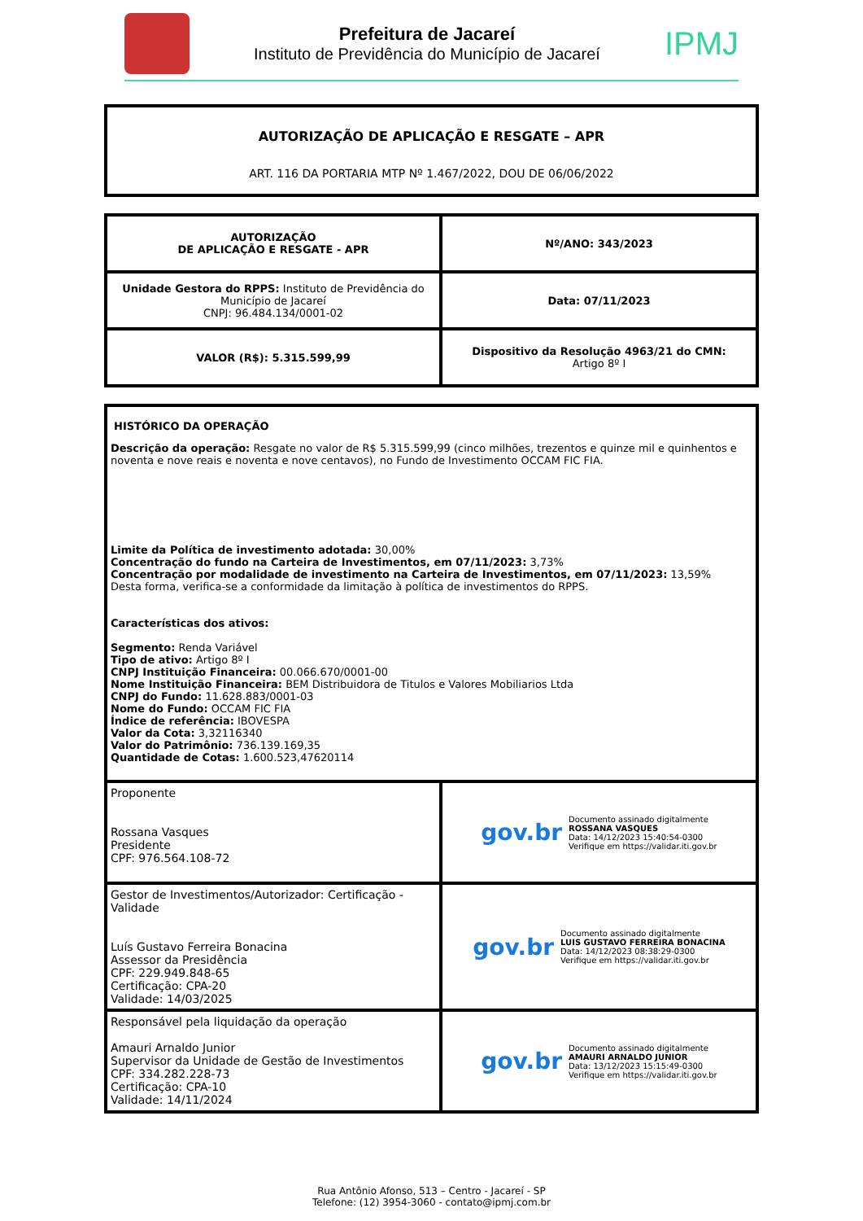Prefeitura de Jacareí
Instituto de Previdência do Município de Jacareí
IPMJ
AUTORIZAÇÃO DE APLICAÇÃO E RESGATE – APR
ART. 116 DA PORTARIA MTP Nº 1.467/2022, DOU DE 06/06/2022
| AUTORIZAÇÃO DE APLICAÇÃO E RESGATE - APR | Nº/ANO: 343/2023 |
| Unidade Gestora do RPPS: Instituto de Previdência do Município de Jacareí CNPJ: 96.484.134/0001-02 | Data: 07/11/2023 |
| VALOR (R$): 5.315.599,99 | Dispositivo da Resolução 4963/21 do CMN: Artigo 8º I |
| HISTÓRICO DA OPERAÇÃO Descrição da operação: Resgate no valor de R$ 5.315.599,99 (cinco milhões, trezentos e quinze mil e quinhentos e noventa e nove reais e noventa e nove centavos), no Fundo de Investimento OCCAM FIC FIA. Limite da Política de investimento adotada: 30,00% Concentração do fundo na Carteira de Investimentos, em 07/11/2023: 3,73% Concentração por modalidade de investimento na Carteira de Investimentos, em 07/11/2023: 13,59% Desta forma, verifica-se a conformidade da limitação à política de investimentos do RPPS. Características dos ativos: Segmento: Renda Variável Tipo de ativo: Artigo 8º I CNPJ Instituição Financeira: 00.066.670/0001-00 Nome Instituição Financeira: BEM Distribuidora de Titulos e Valores Mobiliarios Ltda CNPJ do Fundo: 11.628.883/0001-03 Nome do Fundo: OCCAM FIC FIA Índice de referência: IBOVESPA Valor da Cota: 3,32116340 Valor do Patrimônio: 736.139.169,35 Quantidade de Cotas: 1.600.523,47620114 | |
| Proponente Rossana Vasques Presidente CPF: 976.564.108-72 | gov.br Documento assinado digitalmente ROSSANA VASQUES Data: 14/12/2023 15:40:54-0300 Verifique em https://validar.iti.gov.br |
| Gestor de Investimentos/Autorizador: Certificação - Validade Luís Gustavo Ferreira Bonacina Assessor da Presidência CPF: 229.949.848-65 Certificação: CPA-20 Validade: 14/03/2025 | gov.br Documento assinado digitalmente LUIS GUSTAVO FERREIRA BONACINA Data: 14/12/2023 08:38:29-0300 Verifique em https://validar.iti.gov.br |
| Responsável pela liquidação da operação Amauri Arnaldo Junior Supervisor da Unidade de Gestão de Investimentos CPF: 334.282.228-73 Certificação: CPA-10 Validade: 14/11/2024 | gov.br Documento assinado digitalmente AMAURI ARNALDO JUNIOR Data: 13/12/2023 15:15:49-0300 Verifique em https://validar.iti.gov.br |
Rua Antônio Afonso, 513 – Centro - Jacareí - SP
Telefone: (12) 3954-3060 - contato@ipmj.com.br